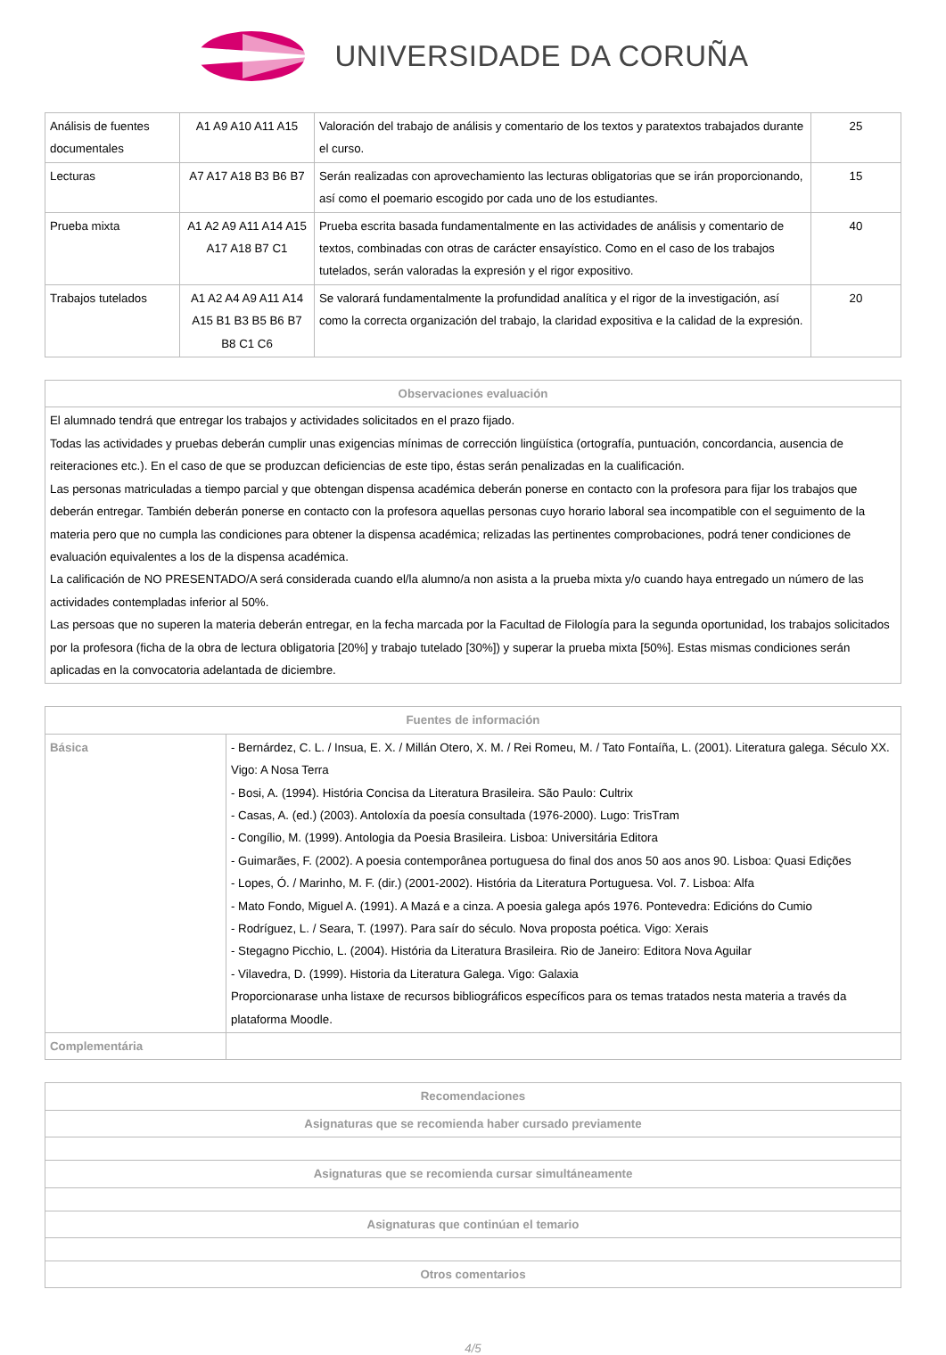UNIVERSIDADE DA CORUÑA
| Análisis de fuentes documentales | A1 A9 A10 A11 A15 | Valoración del trabajo de análisis y comentario de los textos y paratextos trabajados durante el curso. | 25 |
| Lecturas | A7 A17 A18 B3 B6 B7 | Serán realizadas con aprovechamiento las lecturas obligatorias que se irán proporcionando, así como el poemario escogido por cada uno de los estudiantes. | 15 |
| Prueba mixta | A1 A2 A9 A11 A14 A15 A17 A18 B7 C1 | Prueba escrita basada fundamentalmente en las actividades de análisis y comentario de textos, combinadas con otras de carácter ensayístico. Como en el caso de los trabajos tutelados, serán valoradas la expresión y el rigor expositivo. | 40 |
| Trabajos tutelados | A1 A2 A4 A9 A11 A14 A15 B1 B3 B5 B6 B7 B8 C1 C6 | Se valorará fundamentalmente la profundidad analítica y el rigor de la investigación, así como la correcta organización del trabajo, la claridad expositiva e la calidad de la expresión. | 20 |
| Observaciones evaluación |
| --- |
| El alumnado tendrá que entregar los trabajos y actividades solicitados en el prazo fijado. Todas las actividades y pruebas deberán cumplir unas exigencias mínimas de corrección lingüística (ortografía, puntuación, concordancia, ausencia de reiteraciones etc.). En el caso de que se produzcan deficiencias de este tipo, éstas serán penalizadas en la cualificación. Las personas matriculadas a tiempo parcial y que obtengan dispensa académica deberán ponerse en contacto con la profesora para fijar los trabajos que deberán entregar. También deberán ponerse en contacto con la profesora aquellas personas cuyo horario laboral sea incompatible con el seguimento de la materia pero que no cumpla las condiciones para obtener la dispensa académica; relizadas las pertinentes comprobaciones, podrá tener condiciones de evaluación equivalentes a los de la dispensa académica. La calificación de NO PRESENTADO/A será considerada cuando el/la alumno/a non asista a la prueba mixta y/o cuando haya entregado un número de las actividades contempladas inferior al 50%. Las persoas que no superen la materia deberán entregar, en la fecha marcada por la Facultad de Filología para la segunda oportunidad, los trabajos solicitados por la profesora (ficha de la obra de lectura obligatoria [20%] y trabajo tutelado [30%]) y superar la prueba mixta [50%]. Estas mismas condiciones serán aplicadas en la convocatoria adelantada de diciembre. |
| Fuentes de información | |
| --- | --- |
| Básica | - Bernárdez, C. L. / Insua, E. X. / Millán Otero, X. M. / Rei Romeu, M. / Tato Fontaíña, L. (2001). Literatura galega. Século XX. Vigo: A Nosa Terra - Bosi, A. (1994). História Concisa da Literatura Brasileira. São Paulo: Cultrix - Casas, A. (ed.) (2003). Antoloxía da poesía consultada (1976-2000). Lugo: TrisTram - Congílio, M. (1999). Antologia da Poesia Brasileira. Lisboa: Universitária Editora - Guimarães, F. (2002). A poesia contemporânea portuguesa do final dos anos 50 aos anos 90. Lisboa: Quasi Edições - Lopes, Ó. / Marinho, M. F. (dir.) (2001-2002). História da Literatura Portuguesa. Vol. 7. Lisboa: Alfa - Mato Fondo, Miguel A. (1991). A Mazá e a cinza. A poesia galega após 1976. Pontevedra: Edicións do Cumio - Rodríguez, L. / Seara, T. (1997). Para saír do século. Nova proposta poética. Vigo: Xerais - Stegagno Picchio, L. (2004). História da Literatura Brasileira. Rio de Janeiro: Editora Nova Aguilar - Vilavedra, D. (1999). Historia da Literatura Galega. Vigo: Galaxia Proporcionarase unha listaxe de recursos bibliográficos específicos para os temas tratados nesta materia a través da plataforma Moodle. |
| Complementária | |
| Recomendaciones |
| --- |
| Asignaturas que se recomienda haber cursado previamente |
| Asignaturas que se recomienda cursar simultáneamente |
| Asignaturas que continúan el temario |
| Otros comentarios |
4/5